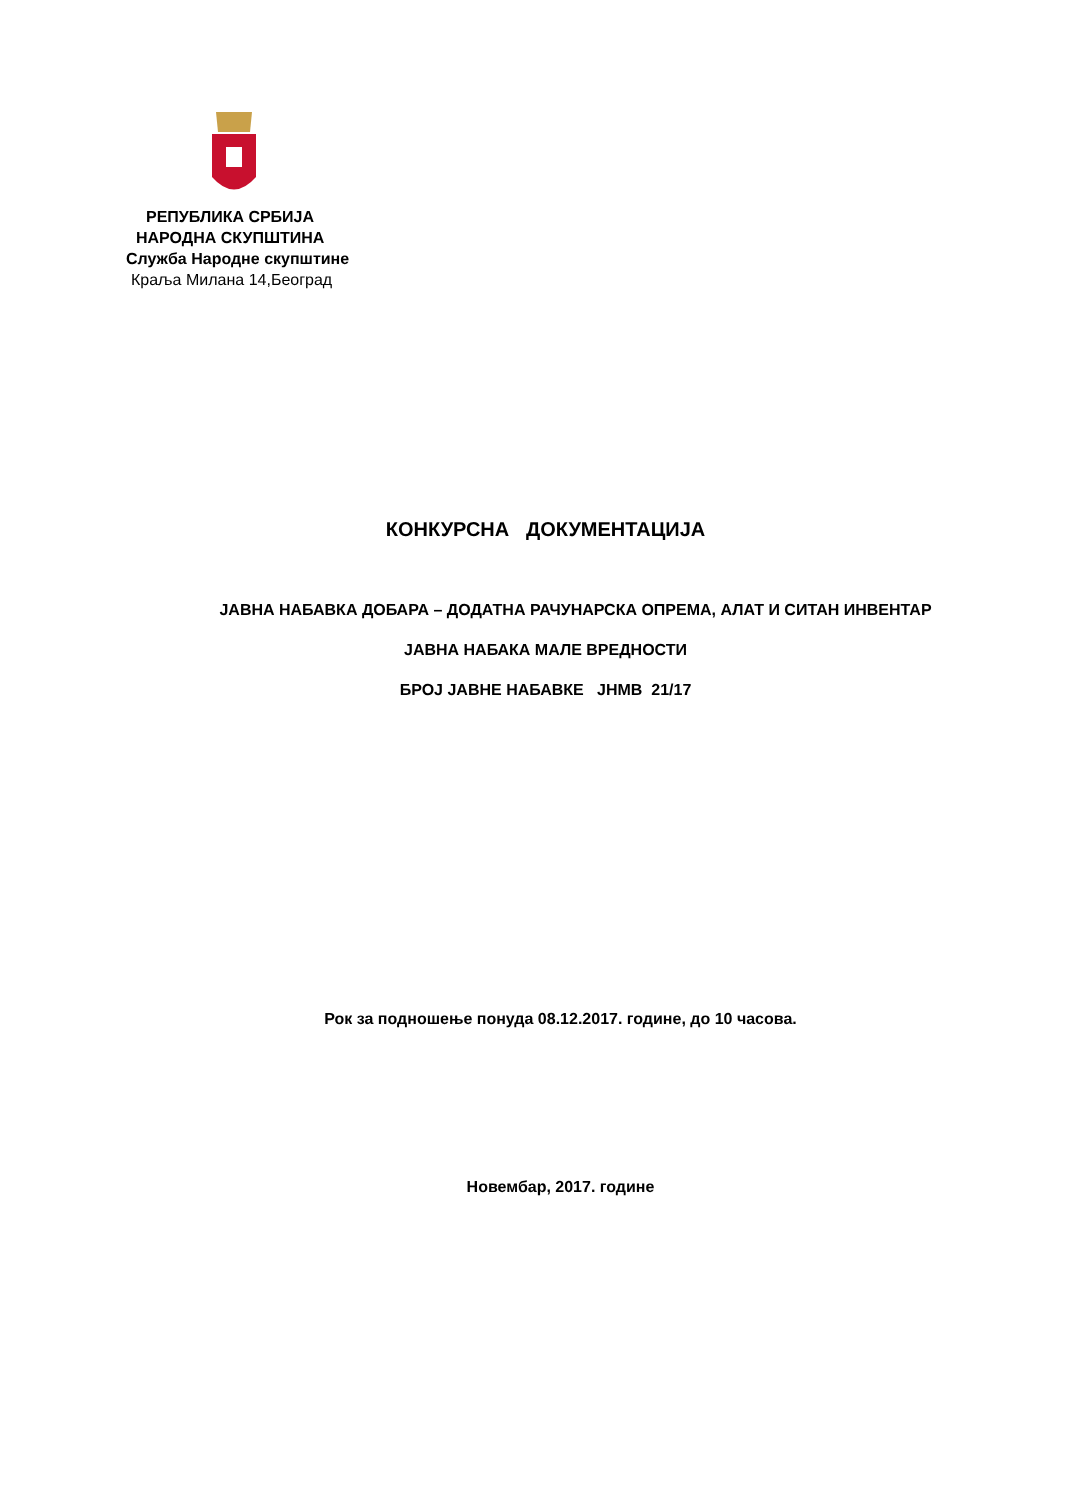РЕПУБЛИКА СРБИЈА
НАРОДНА СКУПШТИНА
Служба Народне скупштине
Краљa Милана 14,Београд
КОНКУРСНА ДОКУМЕНТАЦИЈА
ЈАВНА НАБАВКА ДОБАРА – ДОДАТНА РАЧУНАРСКА ОПРЕМА, АЛАТ И СИТАН ИНВЕНТАР
ЈАВНА НАБАКА МАЛЕ ВРЕДНОСТИ
БРОЈ ЈАВНЕ НАБАВКЕ ЈНМВ 21/17
Рок за подношење понуда 08.12.2017. године, до 10 часова.
Новембар, 2017. године